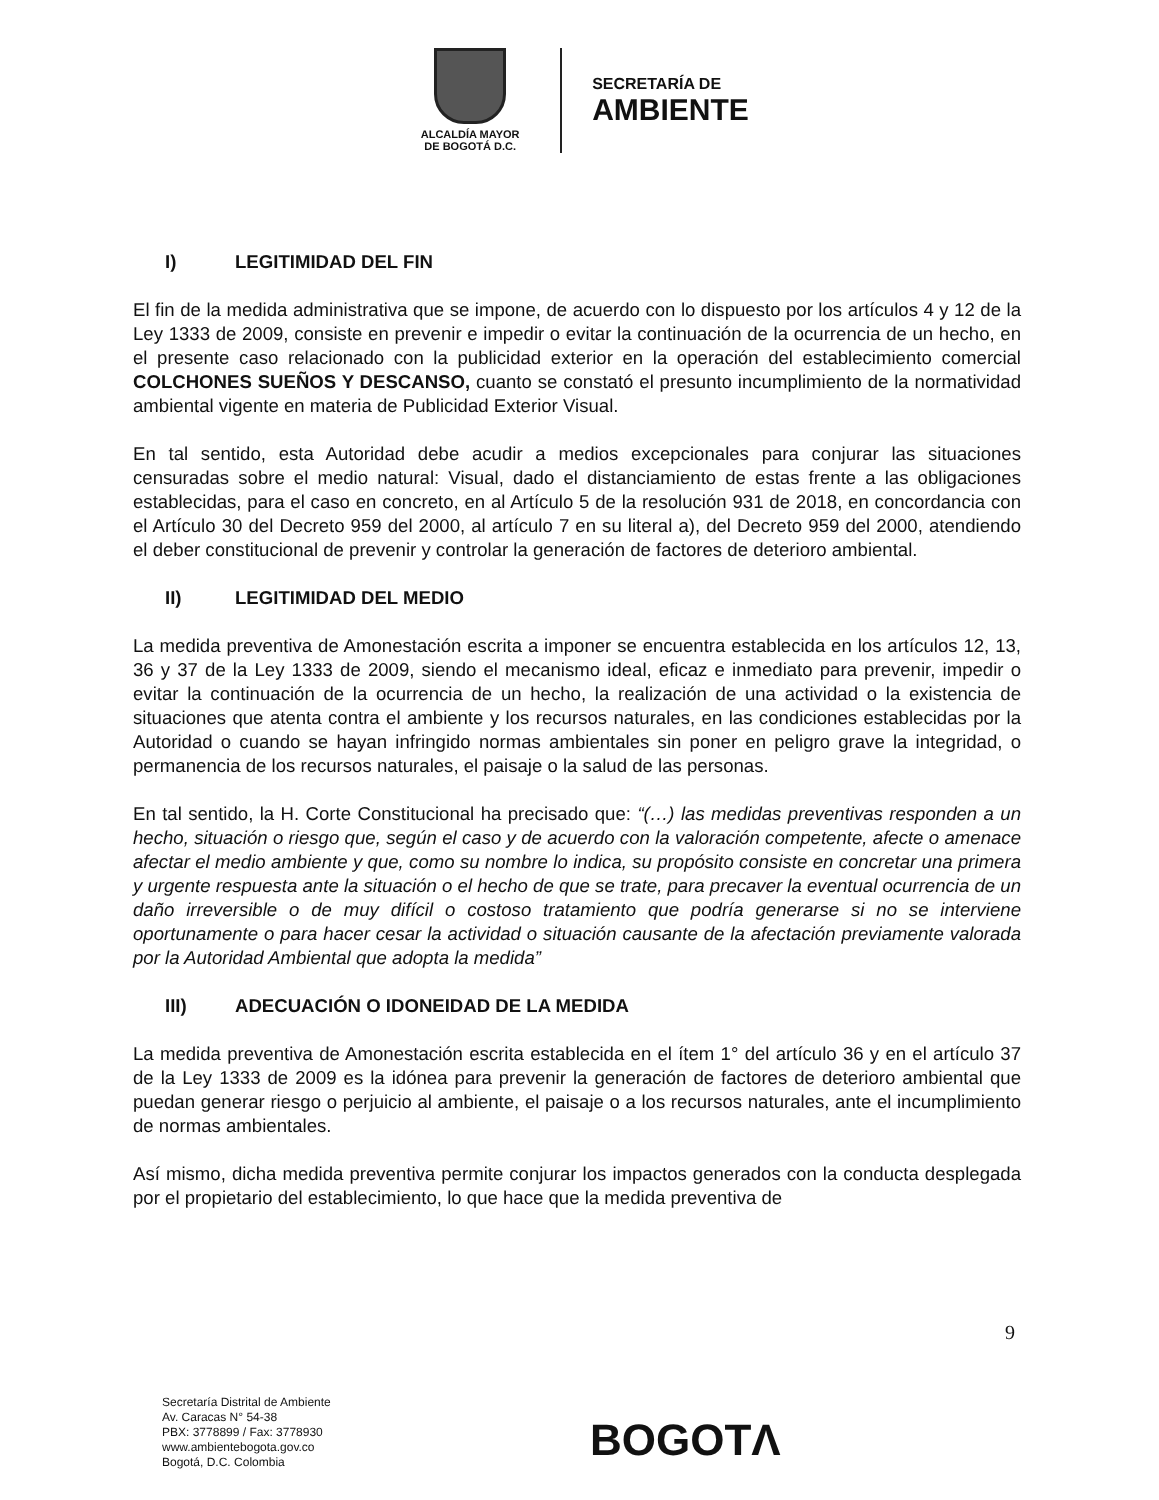ALCALDÍA MAYOR
DE BOGOTÁ D.C.
SECRETARÍA DE
AMBIENTE
I) LEGITIMIDAD DEL FIN
El fin de la medida administrativa que se impone, de acuerdo con lo dispuesto por los artículos 4 y 12 de la Ley 1333 de 2009, consiste en prevenir e impedir o evitar la continuación de la ocurrencia de un hecho, en el presente caso relacionado con la publicidad exterior en la operación del establecimiento comercial COLCHONES SUEÑOS Y DESCANSO, cuanto se constató el presunto incumplimiento de la normatividad ambiental vigente en materia de Publicidad Exterior Visual.
En tal sentido, esta Autoridad debe acudir a medios excepcionales para conjurar las situaciones censuradas sobre el medio natural: Visual, dado el distanciamiento de estas frente a las obligaciones establecidas, para el caso en concreto, en al Artículo 5 de la resolución 931 de 2018, en concordancia con el Artículo 30 del Decreto 959 del 2000, al artículo 7 en su literal a), del Decreto 959 del 2000, atendiendo el deber constitucional de prevenir y controlar la generación de factores de deterioro ambiental.
II) LEGITIMIDAD DEL MEDIO
La medida preventiva de Amonestación escrita a imponer se encuentra establecida en los artículos 12, 13, 36 y 37 de la Ley 1333 de 2009, siendo el mecanismo ideal, eficaz e inmediato para prevenir, impedir o evitar la continuación de la ocurrencia de un hecho, la realización de una actividad o la existencia de situaciones que atenta contra el ambiente y los recursos naturales, en las condiciones establecidas por la Autoridad o cuando se hayan infringido normas ambientales sin poner en peligro grave la integridad, o permanencia de los recursos naturales, el paisaje o la salud de las personas.
En tal sentido, la H. Corte Constitucional ha precisado que: “(…) las medidas preventivas responden a un hecho, situación o riesgo que, según el caso y de acuerdo con la valoración competente, afecte o amenace afectar el medio ambiente y que, como su nombre lo indica, su propósito consiste en concretar una primera y urgente respuesta ante la situación o el hecho de que se trate, para precaver la eventual ocurrencia de un daño irreversible o de muy difícil o costoso tratamiento que podría generarse si no se interviene oportunamente o para hacer cesar la actividad o situación causante de la afectación previamente valorada por la Autoridad Ambiental que adopta la medida”
III) ADECUACIÓN O IDONEIDAD DE LA MEDIDA
La medida preventiva de Amonestación escrita establecida en el ítem 1° del artículo 36 y en el artículo 37 de la Ley 1333 de 2009 es la idónea para prevenir la generación de factores de deterioro ambiental que puedan generar riesgo o perjuicio al ambiente, el paisaje o a los recursos naturales, ante el incumplimiento de normas ambientales.
Así mismo, dicha medida preventiva permite conjurar los impactos generados con la conducta desplegada por el propietario del establecimiento, lo que hace que la medida preventiva de
9
Secretaría Distrital de Ambiente
Av. Caracas N° 54-38
PBX: 3778899 / Fax: 3778930
www.ambientebogota.gov.co
Bogotá, D.C. Colombia
BOGOTΛ